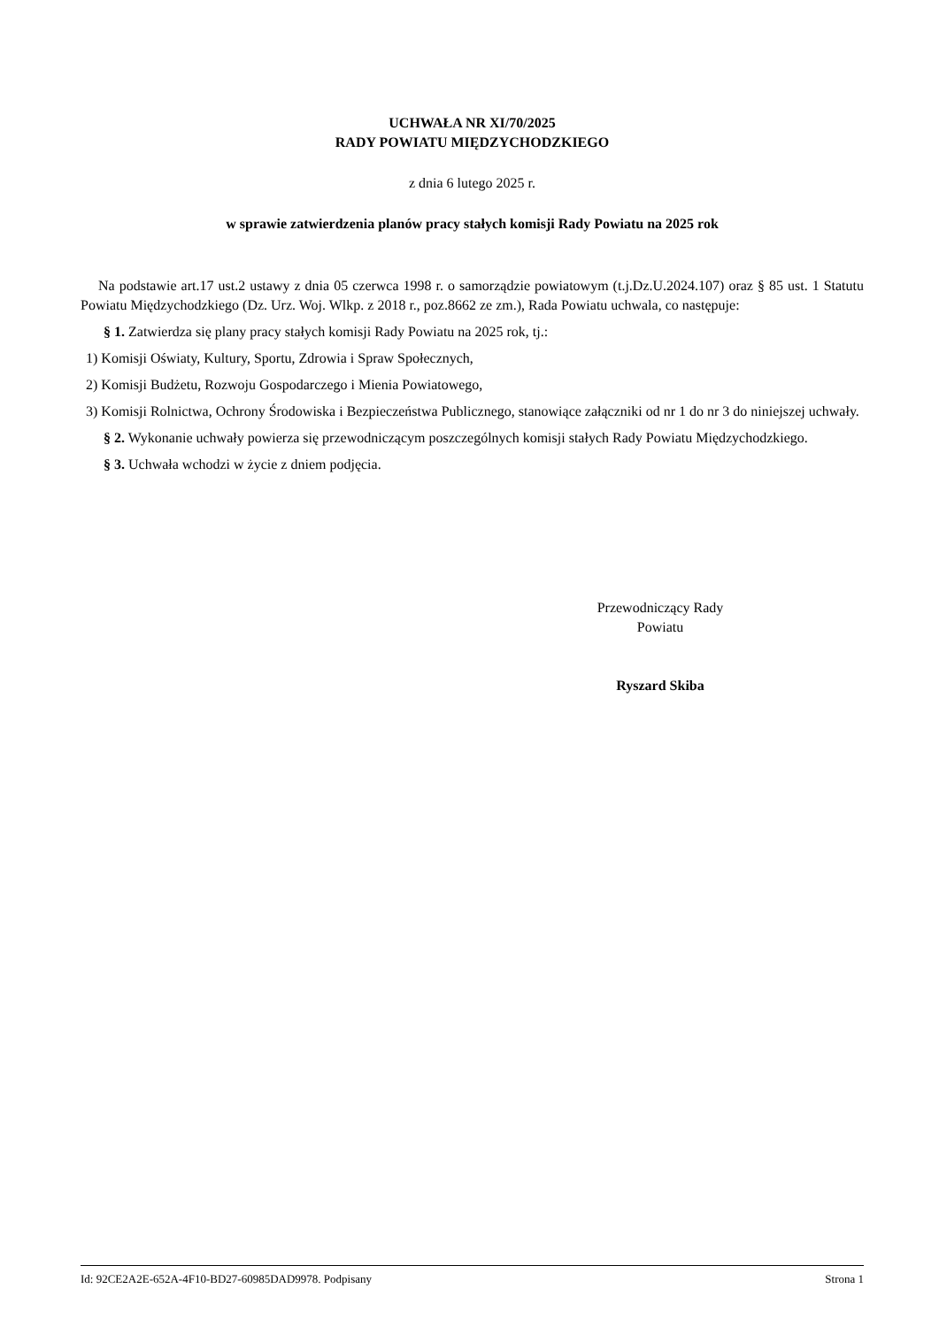UCHWAŁA NR XI/70/2025
RADY POWIATU MIĘDZYCHODZKIEGO
z dnia 6 lutego 2025 r.
w sprawie zatwierdzenia planów pracy stałych komisji Rady Powiatu na 2025 rok
Na podstawie art.17 ust.2 ustawy z dnia 05 czerwca 1998 r. o samorządzie powiatowym (t.j.Dz.U.2024.107) oraz § 85 ust. 1 Statutu Powiatu Międzychodzkiego (Dz. Urz. Woj. Wlkp. z 2018 r., poz.8662 ze zm.), Rada Powiatu uchwala, co następuje:
§ 1. Zatwierdza się plany pracy stałych komisji Rady Powiatu na 2025 rok, tj.:
1) Komisji Oświaty, Kultury, Sportu, Zdrowia i Spraw Społecznych,
2) Komisji Budżetu, Rozwoju Gospodarczego i Mienia Powiatowego,
3) Komisji Rolnictwa, Ochrony Środowiska i Bezpieczeństwa Publicznego, stanowiące załączniki od nr 1 do nr 3 do niniejszej uchwały.
§ 2. Wykonanie uchwały powierza się przewodniczącym poszczególnych komisji stałych Rady Powiatu Międzychodzkiego.
§ 3. Uchwała wchodzi w życie z dniem podjęcia.
Przewodniczący Rady
Powiatu
Ryszard Skiba
Id: 92CE2A2E-652A-4F10-BD27-60985DAD9978. Podpisany Strona 1